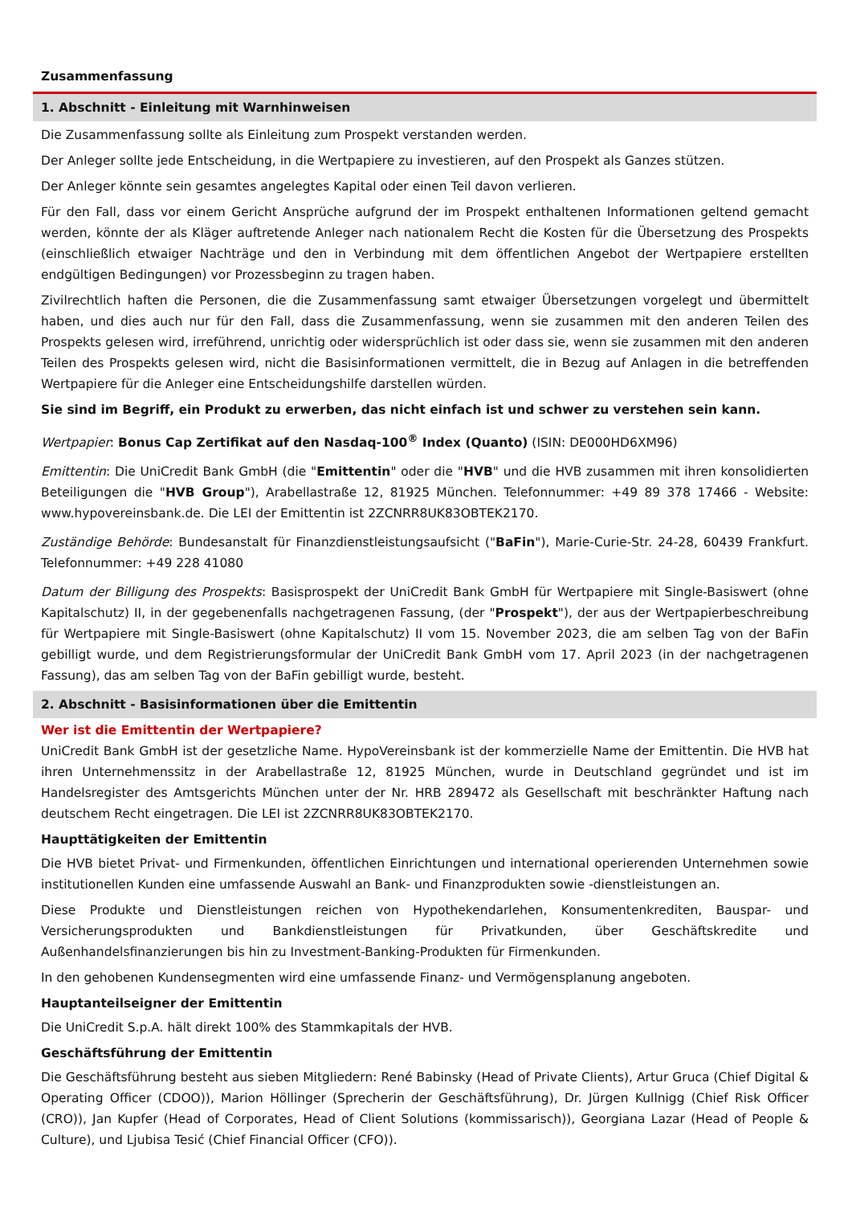Zusammenfassung
1. Abschnitt - Einleitung mit Warnhinweisen
Die Zusammenfassung sollte als Einleitung zum Prospekt verstanden werden.
Der Anleger sollte jede Entscheidung, in die Wertpapiere zu investieren, auf den Prospekt als Ganzes stützen.
Der Anleger könnte sein gesamtes angelegtes Kapital oder einen Teil davon verlieren.
Für den Fall, dass vor einem Gericht Ansprüche aufgrund der im Prospekt enthaltenen Informationen geltend gemacht werden, könnte der als Kläger auftretende Anleger nach nationalem Recht die Kosten für die Übersetzung des Prospekts (einschließlich etwaiger Nachträge und den in Verbindung mit dem öffentlichen Angebot der Wertpapiere erstellten endgültigen Bedingungen) vor Prozessbeginn zu tragen haben.
Zivilrechtlich haften die Personen, die die Zusammenfassung samt etwaiger Übersetzungen vorgelegt und übermittelt haben, und dies auch nur für den Fall, dass die Zusammenfassung, wenn sie zusammen mit den anderen Teilen des Prospekts gelesen wird, irreführend, unrichtig oder widersprüchlich ist oder dass sie, wenn sie zusammen mit den anderen Teilen des Prospekts gelesen wird, nicht die Basisinformationen vermittelt, die in Bezug auf Anlagen in die betreffenden Wertpapiere für die Anleger eine Entscheidungshilfe darstellen würden.
Sie sind im Begriff, ein Produkt zu erwerben, das nicht einfach ist und schwer zu verstehen sein kann.
Wertpapier: Bonus Cap Zertifikat auf den Nasdaq-100<sup>®</sup> Index (Quanto) (ISIN: DE000HD6XM96)
Emittentin: Die UniCredit Bank GmbH (die "Emittentin" oder die "HVB" und die HVB zusammen mit ihren konsolidierten Beteiligungen die "HVB Group"), Arabellastraße 12, 81925 München. Telefonnummer: +49 89 378 17466 - Website: www.hypovereinsbank.de. Die LEI der Emittentin ist 2ZCNRR8UK83OBTEK2170.
Zuständige Behörde: Bundesanstalt für Finanzdienstleistungsaufsicht ("BaFin"), Marie-Curie-Str. 24-28, 60439 Frankfurt. Telefonnummer: +49 228 41080
Datum der Billigung des Prospekts: Basisprospekt der UniCredit Bank GmbH für Wertpapiere mit Single-Basiswert (ohne Kapitalschutz) II, in der gegebenenfalls nachgetragenen Fassung, (der "Prospekt"), der aus der Wertpapierbeschreibung für Wertpapiere mit Single-Basiswert (ohne Kapitalschutz) II vom 15. November 2023, die am selben Tag von der BaFin gebilligt wurde, und dem Registrierungsformular der UniCredit Bank GmbH vom 17. April 2023 (in der nachgetragenen Fassung), das am selben Tag von der BaFin gebilligt wurde, besteht.
2. Abschnitt - Basisinformationen über die Emittentin
Wer ist die Emittentin der Wertpapiere?
UniCredit Bank GmbH ist der gesetzliche Name. HypoVereinsbank ist der kommerzielle Name der Emittentin. Die HVB hat ihren Unternehmenssitz in der Arabellastraße 12, 81925 München, wurde in Deutschland gegründet und ist im Handelsregister des Amtsgerichts München unter der Nr. HRB 289472 als Gesellschaft mit beschränkter Haftung nach deutschem Recht eingetragen. Die LEI ist 2ZCNRR8UK83OBTEK2170.
Haupttätigkeiten der Emittentin
Die HVB bietet Privat- und Firmenkunden, öffentlichen Einrichtungen und international operierenden Unternehmen sowie institutionellen Kunden eine umfassende Auswahl an Bank- und Finanzprodukten sowie -dienstleistungen an.
Diese Produkte und Dienstleistungen reichen von Hypothekendarlehen, Konsumentenkrediten, Bauspar- und Versicherungsprodukten und Bankdienstleistungen für Privatkunden, über Geschäftskredite und Außenhandelsfinanzierungen bis hin zu Investment-Banking-Produkten für Firmenkunden.
In den gehobenen Kundensegmenten wird eine umfassende Finanz- und Vermögensplanung angeboten.
Hauptanteilseigner der Emittentin
Die UniCredit S.p.A. hält direkt 100% des Stammkapitals der HVB.
Geschäftsführung der Emittentin
Die Geschäftsführung besteht aus sieben Mitgliedern: René Babinsky (Head of Private Clients), Artur Gruca (Chief Digital & Operating Officer (CDOO)), Marion Höllinger (Sprecherin der Geschäftsführung), Dr. Jürgen Kullnigg (Chief Risk Officer (CRO)), Jan Kupfer (Head of Corporates, Head of Client Solutions (kommissarisch)), Georgiana Lazar (Head of People & Culture), und Ljubisa Tesić (Chief Financial Officer (CFO)).